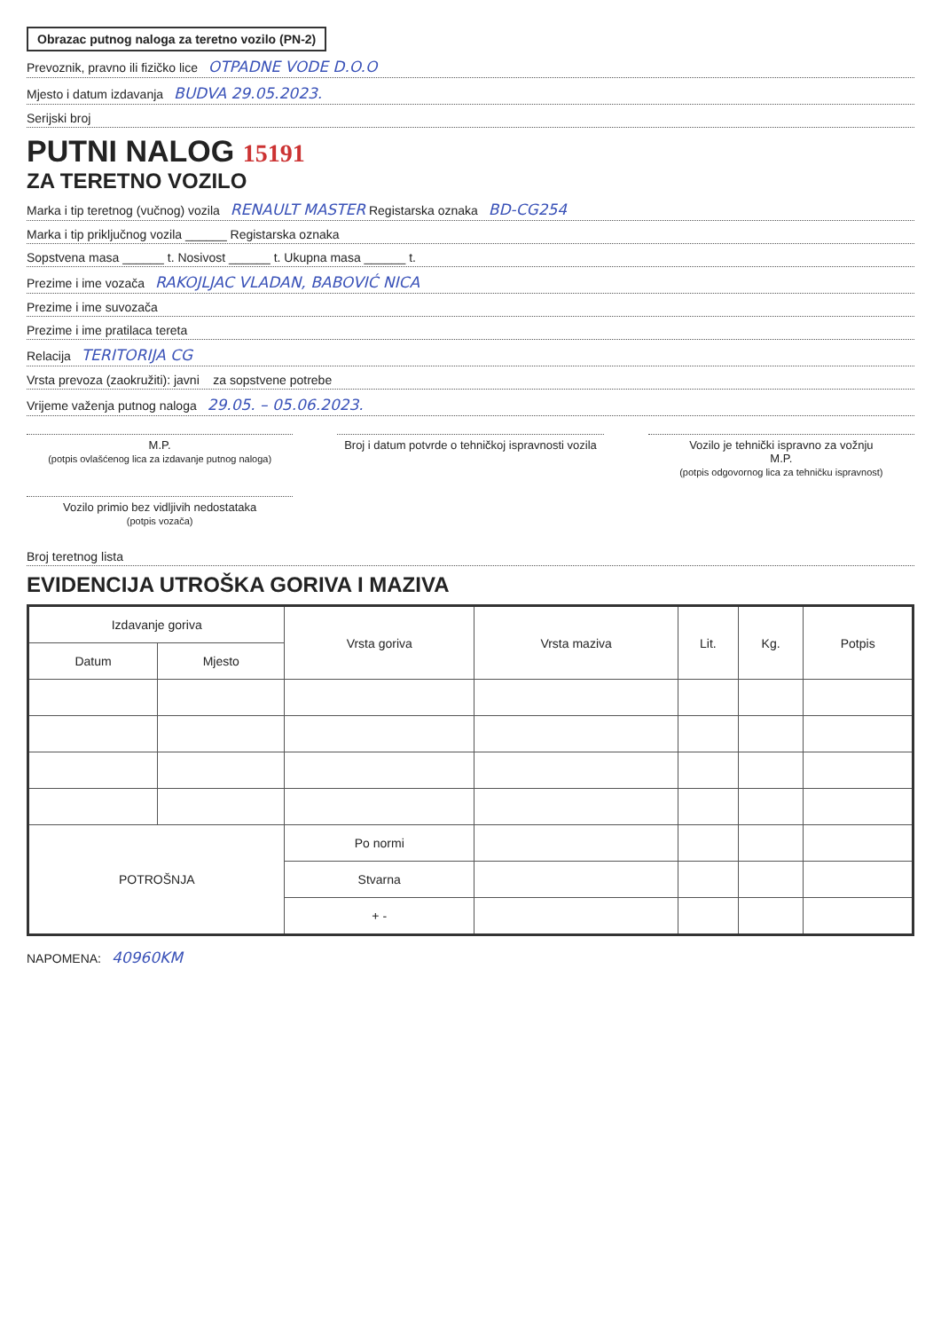Obrazac putnog naloga za teretno vozilo (PN-2)
Prevoznik, pravno ili fizičko lice OTPADNE VODE D.O.O
Mjesto i datum izdavanja BUDVA 29.05.2023.
Serijski broj
PUTNI NALOG 15191
ZA TERETNO VOZILO
Marka i tip teretnog (vučnog) vozila RENAULT MASTER Registarska oznaka BD-CG254
Marka i tip priključnog vozila ______ Registarska oznaka
Sopstvena masa ______ t. Nosivost ______ t. Ukupna masa ______ t.
Prezime i ime vozača RAKOJLJAC VLADAN, BABOVIĆ NICA
Prezime i ime suvozača
Prezime i ime pratilaca tereta
Relacija TERITORIJA CG
Vrsta prevoza (zaokružiti): javni za sopstvene potrebe
Vrijeme važenja putnog naloga 29.05. – 05.06.2023.
M.P.
(potpis ovlašćenog lica za izdavanje putnog naloga)
Broj i datum potvrde o tehničkoj ispravnosti vozila
Vozilo je tehnički ispravno za vožnju
M.P.
(potpis odgovornog lica za tehničku ispravnost)
Vozilo primio bez vidljivih nedostataka
(potpis vozača)
Broj teretnog lista
EVIDENCIJA UTROŠKA GORIVA I MAZIVA
| Izdavanje goriva | | Vrsta goriva | Vrsta maziva | Lit. | Kg. | Potpis |
| --- | --- | --- | --- | --- | --- | --- |
| Datum | Mjesto | | | | | |
| POTROŠNJA | | Po normi | | | | |
| | | Stvarna | | | | |
| | | + - | | | | |
NAPOMENA: 40960KM